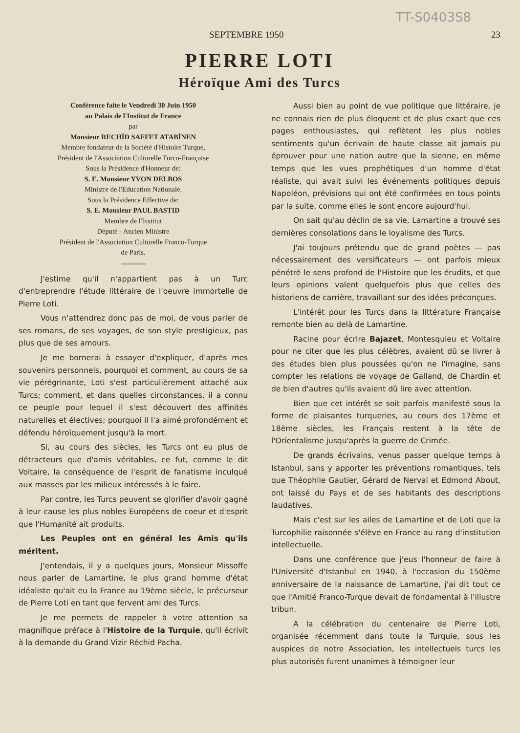TT-S0403S8
SEPTEMBRE 1950 23
PIERRE LOTI
Héroïque Ami des Turcs
Conférence faite le Vendredi 30 Juin 1950
au Palais de l'Institut de France
par
Monsieur RECHİD SAFFET ATABİNEN
Membre fondateur de la Société d'Histoire Turque,
Président de l'Association Culturelle Turco-Française
Sous la Présidence d'Honneur de:
S. E. Monsieur YVON DELBOS
Ministre de l'Education Nationale.
Sous la Présidence Effective de:
S. E. Monsieur PAUL BASTID
Membre de l'Institut
Député - Ancien Ministre
Président de l'Association Culturelle Franco-Turque
de Paris.
J'estime qu'il n'appartient pas à un Turc d'entreprendre l'étude littéraire de l'oeuvre immortelle de Pierre Loti.
Vous n'attendrez donc pas de moi, de vous parler de ses romans, de ses voyages, de son style prestigieux, pas plus que de ses amours.
Je me bornerai à essayer d'expliquer, d'après mes souvenirs personnels, pourquoi et comment, au cours de sa vie pérégrinante, Loti s'est particulièrement attaché aux Turcs; comment, et dans quelles circonstances, il a connu ce peuple pour lequel il s'est découvert des affinités naturelles et électives; pourquoi il l'a aimé profondément et défendu héroïquement jusqu'à la mort.
Si, au cours des siècles, les Turcs ont eu plus de détracteurs que d'amis véritables, ce fut, comme le dit Voltaire, la conséquence de l'esprit de fanatisme inculqué aux masses par les milieux intéressés à le faire.
Par contre, les Turcs peuvent se glorifier d'avoir gagné à leur cause les plus nobles Européens de coeur et d'esprit que l'Humanité ait produits.
Les Peuples ont en général les Amis qu'ils méritent.
J'entendais, il y a quelques jours, Monsieur Missoffe nous parler de Lamartine, le plus grand homme d'état idéaliste qu'ait eu la France au 19ème siècle, le précurseur de Pierre Loti en tant que fervent ami des Turcs.
Je me permets de rappeler à votre attention sa magnifique préface à l'Histoire de la Turquie, qu'il écrivit à la demande du Grand Vizir Réchid Pacha.
Aussi bien au point de vue politique que littéraire, je ne connais rien de plus éloquent et de plus exact que ces pages enthousiastes, qui reflètent les plus nobles sentiments qu'un écrivain de haute classe ait jamais pu éprouver pour une nation autre que la sienne, en même temps que les vues prophétiques d'un homme d'état réaliste, qui avait suivi les événements politiques depuis Napoléon, prévisions qui ont été confirmées en tous points par la suite, comme elles le sont encore aujourd'hui.
On sait qu'au déclin de sa vie, Lamartine a trouvé ses dernières consolations dans le loyalisme des Turcs.
J'ai toujours prétendu que de grand poètes — pas nécessairement des versificateurs — ont parfois mieux pénétré le sens profond de l'Histoire que les érudits, et que leurs opinions valent quelquefois plus que celles des historiens de carrière, travaillant sur des idées préconçues.
L'intérêt pour les Turcs dans la littérature Française remonte bien au delà de Lamartine.
Racine pour écrire Bajazet, Montesquieu et Voltaire pour ne citer que les plus célèbres, avaient dû se livrer à des études bien plus poussées qu'on ne l'imagine, sans compter les relations de voyage de Galland, de Chardin et de bien d'autres qu'ils avaient dû lire avec attention.
Bien que cet intérêt se soit parfois manifesté sous la forme de plaisantes turqueries, au cours des 17ème et 18ème siècles, les Français restent à la tête de l'Orientalisme jusqu'après la guerre de Crimée.
De grands écrivains, venus passer quelque temps à Istanbul, sans y apporter les préventions romantiques, tels que Théophile Gautier, Gérard de Nerval et Edmond About, ont laissé du Pays et de ses habitants des descriptions laudatives.
Mais c'est sur les ailes de Lamartine et de Loti que la Turcophilie raisonnée s'élève en France au rang d'institution intellectuelle.
Dans une conférence que j'eus l'honneur de faire à l'Université d'Istanbul en 1940, à l'occasion du 150ème anniversaire de la naissance de Lamartine, j'ai dit tout ce que l'Amitié Franco-Turque devait de fondamental à l'illustre tribun.
A la célébration du centenaire de Pierre Loti, organisée récemment dans toute la Turquie, sous les auspices de notre Association, les intellectuels turcs les plus autorisés furent unanimes à témoigner leur